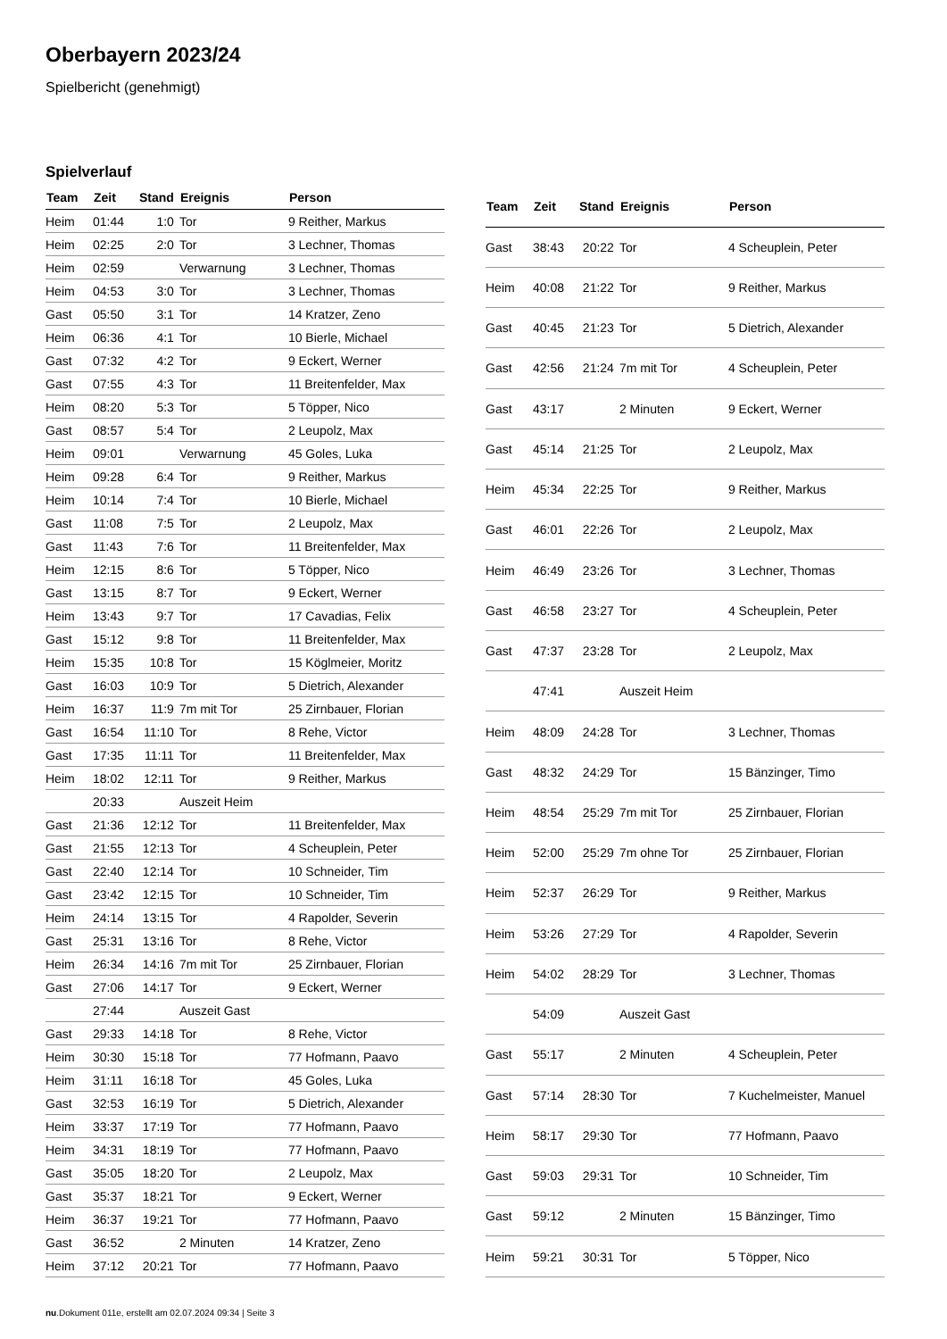Oberbayern 2023/24
Spielbericht (genehmigt)
Spielverlauf
| Team | Zeit | Stand | Ereignis | Person |
| --- | --- | --- | --- | --- |
| Heim | 01:44 | 1:0 | Tor | 9 Reither, Markus |
| Heim | 02:25 | 2:0 | Tor | 3 Lechner, Thomas |
| Heim | 02:59 | | Verwarnung | 3 Lechner, Thomas |
| Heim | 04:53 | 3:0 | Tor | 3 Lechner, Thomas |
| Gast | 05:50 | 3:1 | Tor | 14 Kratzer, Zeno |
| Heim | 06:36 | 4:1 | Tor | 10 Bierle, Michael |
| Gast | 07:32 | 4:2 | Tor | 9 Eckert, Werner |
| Gast | 07:55 | 4:3 | Tor | 11 Breitenfelder, Max |
| Heim | 08:20 | 5:3 | Tor | 5 Töpper, Nico |
| Gast | 08:57 | 5:4 | Tor | 2 Leupolz, Max |
| Heim | 09:01 | | Verwarnung | 45 Goles, Luka |
| Heim | 09:28 | 6:4 | Tor | 9 Reither, Markus |
| Heim | 10:14 | 7:4 | Tor | 10 Bierle, Michael |
| Gast | 11:08 | 7:5 | Tor | 2 Leupolz, Max |
| Gast | 11:43 | 7:6 | Tor | 11 Breitenfelder, Max |
| Heim | 12:15 | 8:6 | Tor | 5 Töpper, Nico |
| Gast | 13:15 | 8:7 | Tor | 9 Eckert, Werner |
| Heim | 13:43 | 9:7 | Tor | 17 Cavadias, Felix |
| Gast | 15:12 | 9:8 | Tor | 11 Breitenfelder, Max |
| Heim | 15:35 | 10:8 | Tor | 15 Köglmeier, Moritz |
| Gast | 16:03 | 10:9 | Tor | 5 Dietrich, Alexander |
| Heim | 16:37 | 11:9 | 7m mit Tor | 25 Zirnbauer, Florian |
| Gast | 16:54 | 11:10 | Tor | 8 Rehe, Victor |
| Gast | 17:35 | 11:11 | Tor | 11 Breitenfelder, Max |
| Heim | 18:02 | 12:11 | Tor | 9 Reither, Markus |
| | 20:33 | | Auszeit Heim | |
| Gast | 21:36 | 12:12 | Tor | 11 Breitenfelder, Max |
| Gast | 21:55 | 12:13 | Tor | 4 Scheuplein, Peter |
| Gast | 22:40 | 12:14 | Tor | 10 Schneider, Tim |
| Gast | 23:42 | 12:15 | Tor | 10 Schneider, Tim |
| Heim | 24:14 | 13:15 | Tor | 4 Rapolder, Severin |
| Gast | 25:31 | 13:16 | Tor | 8 Rehe, Victor |
| Heim | 26:34 | 14:16 | 7m mit Tor | 25 Zirnbauer, Florian |
| Gast | 27:06 | 14:17 | Tor | 9 Eckert, Werner |
| | 27:44 | | Auszeit Gast | |
| Gast | 29:33 | 14:18 | Tor | 8 Rehe, Victor |
| Heim | 30:30 | 15:18 | Tor | 77 Hofmann, Paavo |
| Heim | 31:11 | 16:18 | Tor | 45 Goles, Luka |
| Gast | 32:53 | 16:19 | Tor | 5 Dietrich, Alexander |
| Heim | 33:37 | 17:19 | Tor | 77 Hofmann, Paavo |
| Heim | 34:31 | 18:19 | Tor | 77 Hofmann, Paavo |
| Gast | 35:05 | 18:20 | Tor | 2 Leupolz, Max |
| Gast | 35:37 | 18:21 | Tor | 9 Eckert, Werner |
| Heim | 36:37 | 19:21 | Tor | 77 Hofmann, Paavo |
| Gast | 36:52 | | 2 Minuten | 14 Kratzer, Zeno |
| Heim | 37:12 | 20:21 | Tor | 77 Hofmann, Paavo |
| Team | Zeit | Stand | Ereignis | Person |
| --- | --- | --- | --- | --- |
| Gast | 38:43 | 20:22 | Tor | 4 Scheuplein, Peter |
| Heim | 40:08 | 21:22 | Tor | 9 Reither, Markus |
| Gast | 40:45 | 21:23 | Tor | 5 Dietrich, Alexander |
| Gast | 42:56 | 21:24 | 7m mit Tor | 4 Scheuplein, Peter |
| Gast | 43:17 | | 2 Minuten | 9 Eckert, Werner |
| Gast | 45:14 | 21:25 | Tor | 2 Leupolz, Max |
| Heim | 45:34 | 22:25 | Tor | 9 Reither, Markus |
| Gast | 46:01 | 22:26 | Tor | 2 Leupolz, Max |
| Heim | 46:49 | 23:26 | Tor | 3 Lechner, Thomas |
| Gast | 46:58 | 23:27 | Tor | 4 Scheuplein, Peter |
| Gast | 47:37 | 23:28 | Tor | 2 Leupolz, Max |
| | 47:41 | | Auszeit Heim | |
| Heim | 48:09 | 24:28 | Tor | 3 Lechner, Thomas |
| Gast | 48:32 | 24:29 | Tor | 15 Bänzinger, Timo |
| Heim | 48:54 | 25:29 | 7m mit Tor | 25 Zirnbauer, Florian |
| Heim | 52:00 | 25:29 | 7m ohne Tor | 25 Zirnbauer, Florian |
| Heim | 52:37 | 26:29 | Tor | 9 Reither, Markus |
| Heim | 53:26 | 27:29 | Tor | 4 Rapolder, Severin |
| Heim | 54:02 | 28:29 | Tor | 3 Lechner, Thomas |
| | 54:09 | | Auszeit Gast | |
| Gast | 55:17 | | 2 Minuten | 4 Scheuplein, Peter |
| Gast | 57:14 | 28:30 | Tor | 7 Kuchelmeister, Manuel |
| Heim | 58:17 | 29:30 | Tor | 77 Hofmann, Paavo |
| Gast | 59:03 | 29:31 | Tor | 10 Schneider, Tim |
| Gast | 59:12 | | 2 Minuten | 15 Bänzinger, Timo |
| Heim | 59:21 | 30:31 | Tor | 5 Töpper, Nico |
nu.Dokument 011e, erstellt am 02.07.2024 09:34 | Seite 3